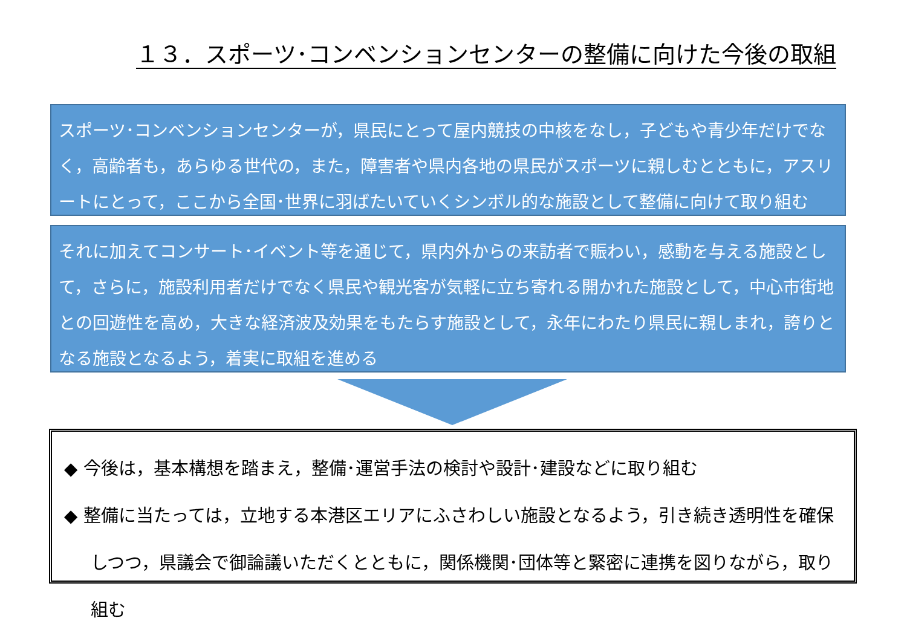１３．スポーツ･コンベンションセンターの整備に向けた今後の取組
スポーツ･コンベンションセンターが，県民にとって屋内競技の中核をなし，子どもや青少年だけでなく，高齢者も，あらゆる世代の，また，障害者や県内各地の県民がスポーツに親しむとともに，アスリートにとって，ここから全国･世界に羽ばたいていくシンボル的な施設として整備に向けて取り組む
それに加えてコンサート･イベント等を通じて，県内外からの来訪者で賑わい，感動を与える施設として，さらに，施設利用者だけでなく県民や観光客が気軽に立ち寄れる開かれた施設として，中心市街地との回遊性を高め，大きな経済波及効果をもたらす施設として，永年にわたり県民に親しまれ，誇りとなる施設となるよう，着実に取組を進める
◆ 今後は，基本構想を踏まえ，整備･運営手法の検討や設計･建設などに取り組む
◆ 整備に当たっては，立地する本港区エリアにふさわしい施設となるよう，引き続き透明性を確保しつつ，県議会で御論議いただくとともに，関係機関･団体等と緊密に連携を図りながら，取り組む